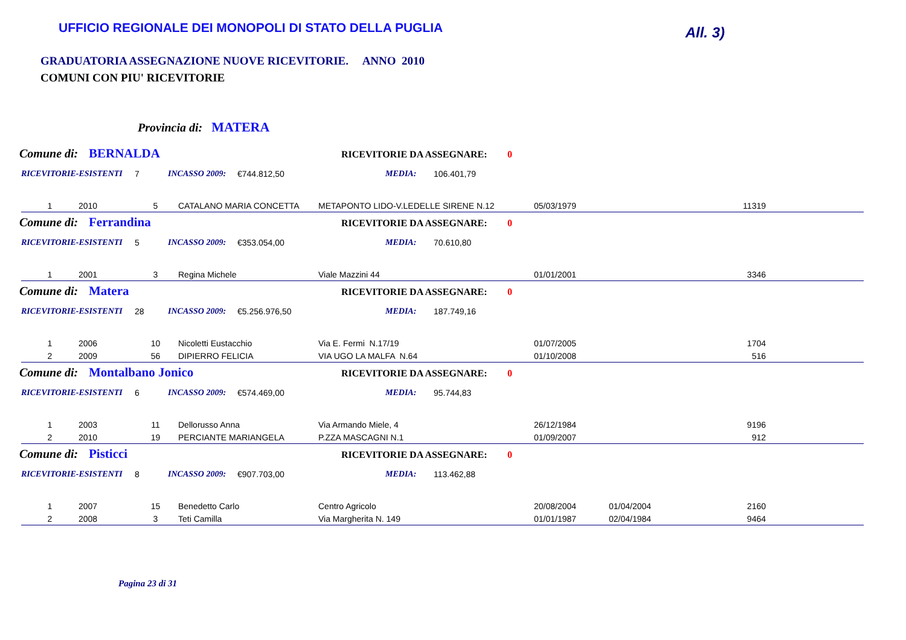UFFICIO REGIONALE DEI MONOPOLI DI STATO DELLA PUGLIA
All. 3)
GRADUATORIA ASSEGNAZIONE NUOVE RICEVITORIE. ANNO 2010
COMUNI CON PIU' RICEVITORIE
Provincia di: MATERA
Comune di: BERNALDA RICEVITORIE DA ASSEGNARE: 0
RICEVITORIE-ESISTENTI 7 INCASSO 2009: €744.812,50 MEDIA: 106.401,79
| 1 | 2010 | 5 | CATALANO MARIA CONCETTA | METAPONTO LIDO-V.LEDELLE SIRENE N.12 | 05/03/1979 | | 11319 |
Comune di: Ferrandina RICEVITORIE DA ASSEGNARE: 0
RICEVITORIE-ESISTENTI 5 INCASSO 2009: €353.054,00 MEDIA: 70.610,80
| 1 | 2001 | 3 | Regina Michele | Viale Mazzini 44 | 01/01/2001 | | 3346 |
Comune di: Matera RICEVITORIE DA ASSEGNARE: 0
RICEVITORIE-ESISTENTI 28 INCASSO 2009: €5.256.976,50 MEDIA: 187.749,16
| 1 | 2006 | 10 | Nicoletti Eustacchio | Via E. Fermi N.17/19 | 01/07/2005 | | 1704 |
| 2 | 2009 | 56 | DIPIERRO FELICIA | VIA UGO LA MALFA N.64 | 01/10/2008 | | 516 |
Comune di: Montalbano Jonico RICEVITORIE DA ASSEGNARE: 0
RICEVITORIE-ESISTENTI 6 INCASSO 2009: €574.469,00 MEDIA: 95.744,83
| 1 | 2003 | 11 | Dellorusso Anna | Via Armando Miele, 4 | 26/12/1984 | | 9196 |
| 2 | 2010 | 19 | PERCIANTE MARIANGELA | P.ZZA MASCAGNI N.1 | 01/09/2007 | | 912 |
Comune di: Pisticci RICEVITORIE DA ASSEGNARE: 0
RICEVITORIE-ESISTENTI 8 INCASSO 2009: €907.703,00 MEDIA: 113.462,88
| 1 | 2007 | 15 | Benedetto Carlo | Centro Agricolo | 20/08/2004 | 01/04/2004 | 2160 |
| 2 | 2008 | 3 | Teti Camilla | Via Margherita N. 149 | 01/01/1987 | 02/04/1984 | 9464 |
Pagina 23 di 31